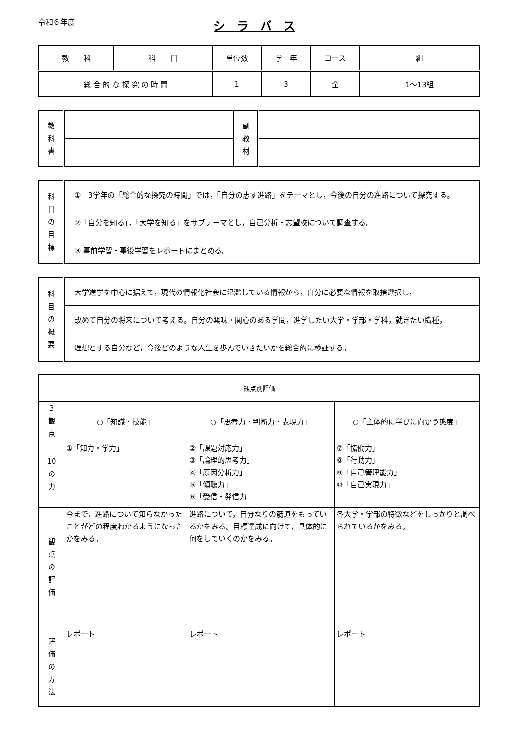令和６年度
シ　ラ　バ　ス
| 教 科 | 科 目 | 単位数 | 学 年 | コース | 組 |
| 総 合 的 な 探 究 の 時 間 | | 1 | 3 | 全 | 1～13組 |
| 教 科 書 | | 副 教 材 | |
| 科 目 の 目 標 | ① 3学年の「総合的な探究の時間」では，「自分の志す進路」をテーマとし，今後の自分の進路について探究する。 |
| | ②「自分を知る」，「大学を知る」をサブテーマとし，自己分析・志望校について調査する。 |
| | ③ 事前学習・事後学習をレポートにまとめる。 |
| 科 目 の 概 要 | 大学進学を中心に据えて，現代の情報化社会に氾濫している情報から，自分に必要な情報を取捨選択し， |
| | 改めて自分の将来について考える。自分の興味・関心のある学問，進学したい大学・学部・学科，就きたい職種， |
| | 理想とする自分など，今後どのような人生を歩んでいきたいかを総合的に検証する。 |
| 観点別評価 | | | |
| 3 観 点 | ○「知識・技能」 | ○「思考力・判断力・表現力」 | ○「主体的に学びに向かう態度」 |
| 10 の 力 | ①「知力・学力」 | ②「課題対応力」 ③「論理的思考力」 ④「原因分析力」 ⑤「傾聴力」 ⑥「受信・発信力」 | ⑦「協働力」 ⑧「行動力」 ⑨「自己管理能力」 ⑩「自己実現力」 |
| 観 点 の 評 価 | 今まで，進路について知らなかったことがどの程度わかるようになったかをみる。 | 進路について，自分なりの筋道をもっているかをみる。目標達成に向けて，具体的に何をしていくのかをみる。 | 各大学・学部の特徴などをしっかりと調べられているかをみる。 |
| 評 価 の 方 法 | レポート | レポート | レポート |